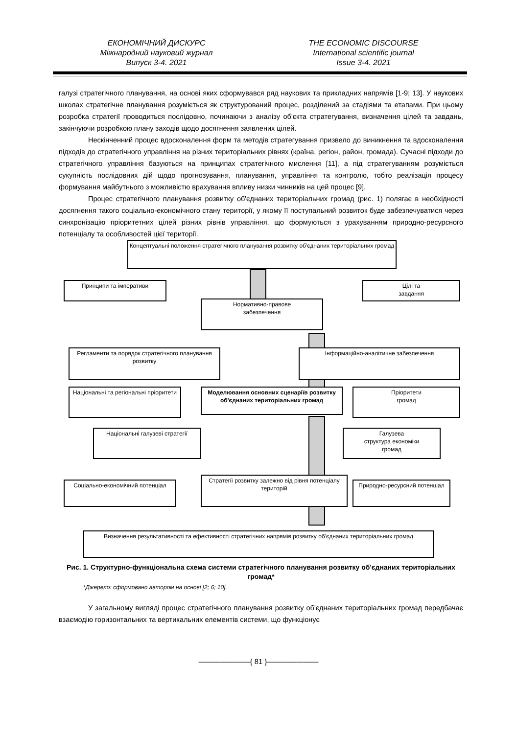ЕКОНОМІЧНИЙ ДИСКУРС
Міжнародний науковий журнал
Випуск 3-4. 2021
THE ECONOMIC DISCOURSE
International scientific journal
Issue 3-4. 2021
галузі стратегічного планування, на основі яких сформувався ряд наукових та прикладних напрямів [1-9; 13]. У наукових школах стратегічне планування розуміється як структурований процес, розділений за стадіями та етапами. При цьому розробка стратегії проводиться послідовно, починаючи з аналізу об'єкта стратегування, визначення цілей та завдань, закінчуючи розробкою плану заходів щодо досягнення заявлених цілей.
Нескінченний процес вдосконалення форм та методів стратегування призвело до виникнення та вдосконалення підходів до стратегічного управління на різних територіальних рівнях (країна, регіон, район, громада). Сучасні підходи до стратегічного управління базуються на принципах стратегічного мислення [11], а під стратегуванням розуміється сукупність послідовних дій щодо прогнозування, планування, управління та контролю, тобто реалізація процесу формування майбутнього з можливістю врахування впливу низки чинників на цей процес [9].
Процес стратегічного планування розвитку об'єднаних територіальних громад (рис. 1) полягає в необхідності досягнення такого соціально-економічного стану території, у якому її поступальний розвиток буде забезпечуватися через синхронізацію пріоритетних цілей різних рівнів управління, що формуються з урахуванням природно-ресурсного потенціалу та особливостей цієї території.
Концептуальні положення стратегічного планування розвитку об'єднаних територіальних громад
Принципи та імперативи
Цілі та
завдання
Нормативно-правове
забезпечення
Регламенти та порядок стратегічного планування розвитку
Інформаційно-аналітичне забезпечення
Національні та регіональні пріоритети
Моделювання основних сценаріїв розвитку об'єднаних територіальних громад
Пріоритети
громад
Національні галузеві стратегії
Галузева
структура економіки
громад
Соціально-економічний потенціал
Стратегії розвитку залежно від рівня потенціалу територій
Природно-ресурсний потенціал
Визначення результативності та ефективності стратегічних напрямів розвитку об'єднаних територіальних громад
Рис. 1. Структурно-функціональна схема системи стратегічного планування розвитку об'єднаних територіальних громад*
*Джерело: сформовано автором на основі [2; 6; 10].
У загальному вигляді процес стратегічного планування розвитку об'єднаних територіальних громад передбачає взаємодію горизонтальних та вертикальних елементів системи, що функціонує
———————{ 81 }———————